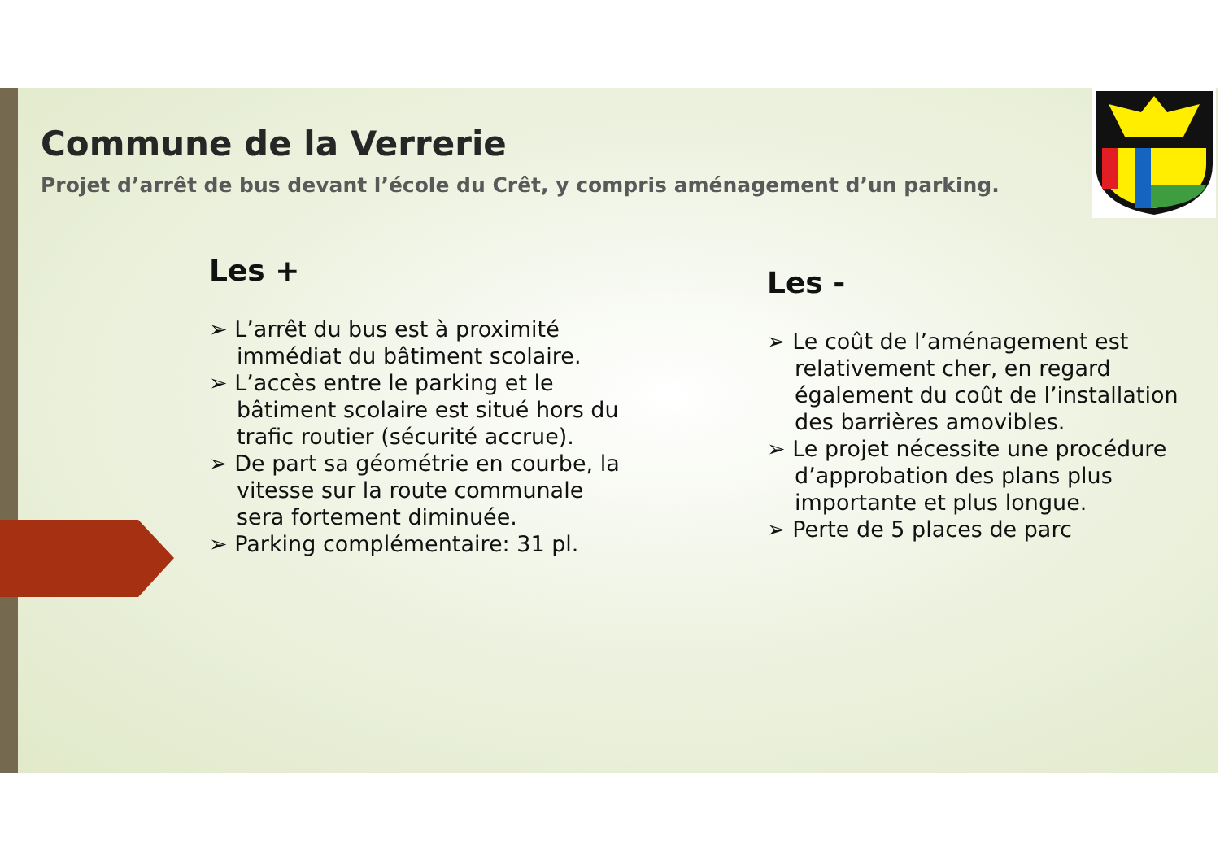Commune de la Verrerie
Projet d’arrêt de bus devant l’école du Crêt, y compris aménagement d’un parking.
Les +
➢ L’arrêt du bus est à proximité immédiat du bâtiment scolaire.
➢ L’accès entre le parking et le bâtiment scolaire est situé hors du trafic routier (sécurité accrue).
➢ De part sa géométrie en courbe, la vitesse sur la route communale sera fortement diminuée.
➢ Parking complémentaire: 31 pl.
Les -
➢ Le coût de l’aménagement est relativement cher, en regard également du coût de l’installation des barrières amovibles.
➢ Le projet nécessite une procédure d’approbation des plans plus importante et plus longue.
➢ Perte de 5 places de parc